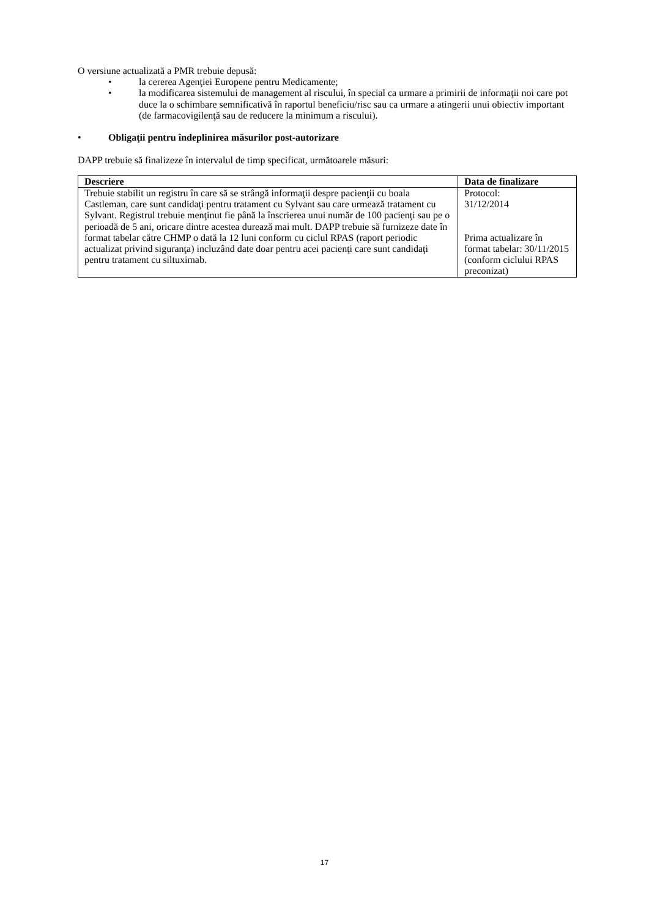O versiune actualizată a PMR trebuie depusă:
• la cererea Agenţiei Europene pentru Medicamente;
• la modificarea sistemului de management al riscului, în special ca urmare a primirii de informaţii noi care pot duce la o schimbare semnificativă în raportul beneficiu/risc sau ca urmare a atingerii unui obiectiv important (de farmacovigilenţă sau de reducere la minimum a riscului).
• Obligaţii pentru îndeplinirea măsurilor post-autorizare
DAPP trebuie să finalizeze în intervalul de timp specificat, următoarele măsuri:
| Descriere | Data de finalizare |
| --- | --- |
| Trebuie stabilit un registru în care să se strângă informaţii despre pacienţii cu boala Castleman, care sunt candidaţi pentru tratament cu Sylvant sau care urmează tratament cu Sylvant. Registrul trebuie menţinut fie până la înscrierea unui număr de 100 pacienţi sau pe o perioadă de 5 ani, oricare dintre acestea durează mai mult. DAPP trebuie să furnizeze date în format tabelar către CHMP o dată la 12 luni conform cu ciclul RPAS (raport periodic actualizat privind siguranţa) incluzând date doar pentru acei pacienţi care sunt candidaţi pentru tratament cu siltuximab. | Protocol: 31/12/2014 Prima actualizare în format tabelar: 30/11/2015 (conform ciclului RPAS preconizat) |
17